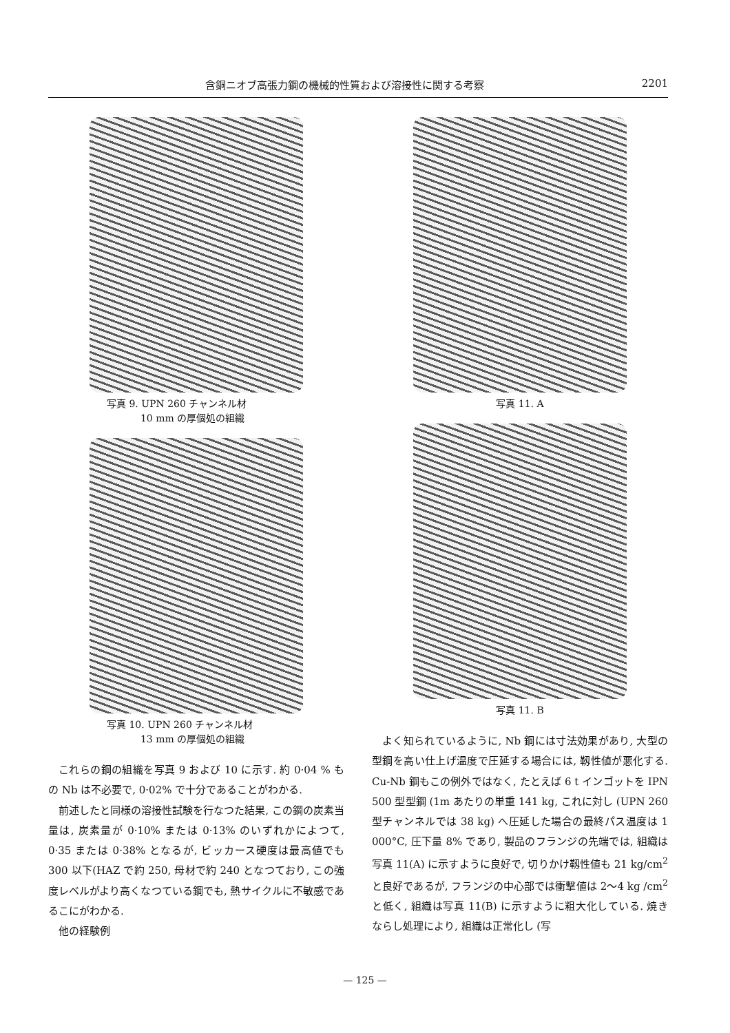含銅ニオブ高張力鋼の機械的性質および溶接性に関する考察 2201
写真 9. UPN 260 チャンネル材
10 mm の厚個処の組織
写真 10. UPN 260 チャンネル材
13 mm の厚個処の組織
これらの鋼の組織を写真 9 および 10 に示す. 約 0·04 % もの Nb は不必要で, 0·02% で十分であることがわかる.
前述したと同様の溶接性試験を行なつた結果, この鋼の炭素当量は, 炭素量が 0·10% または 0·13% のいずれかによつて, 0·35 または 0·38% となるが, ビッカース硬度は最高値でも 300 以下(HAZ で約 250, 母材で約 240 となつており, この強度レベルがより高くなつている鋼でも, 熱サイクルに不敏感であるこにがわかる.
他の経験例
写真 11. A
写真 11. B
よく知られているように, Nb 鋼には寸法効果があり, 大型の型鋼を高い仕上げ温度で圧延する場合には, 靱性値が悪化する. Cu-Nb 鋼もこの例外ではなく, たとえば 6 t インゴットを IPN 500 型型鋼 (1m あたりの単重 141 kg, これに対し (UPN 260 型チャンネルでは 38 kg) へ圧延した場合の最終パス温度は 1 000°C, 圧下量 8% であり, 製品のフランジの先端では, 組織は写真 11(A) に示すように良好で, 切りかけ靱性値も 21 kg/cm<sup>2</sup> と良好であるが, フランジの中心部では衝撃値は 2～4 kg /cm<sup>2</sup> と低く, 組織は写真 11(B) に示すように粗大化している. 焼きならし処理により, 組織は正常化し (写
— 125 —